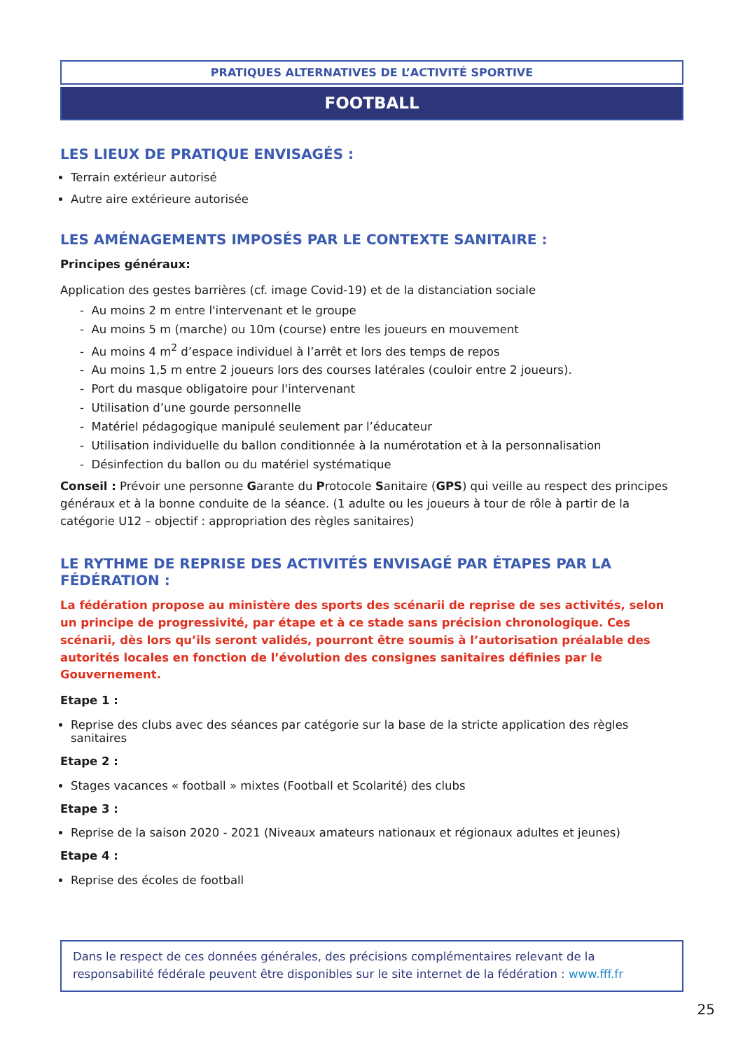PRATIQUES ALTERNATIVES DE L’ACTIVITÉ SPORTIVE
FOOTBALL
LES LIEUX DE PRATIQUE ENVISAGÉS :
Terrain extérieur autorisé
Autre aire extérieure autorisée
LES AMÉNAGEMENTS IMPOSÉS PAR LE CONTEXTE SANITAIRE :
Principes généraux:
Application des gestes barrières (cf. image Covid-19) et de la distanciation sociale
- Au moins 2 m entre l'intervenant et le groupe
- Au moins 5 m (marche) ou 10m (course) entre les joueurs en mouvement
- Au moins 4 m<sup>2</sup> d’espace individuel à l’arrêt et lors des temps de repos
- Au moins 1,5 m entre 2 joueurs lors des courses latérales (couloir entre 2 joueurs).
- Port du masque obligatoire pour l'intervenant
- Utilisation d’une gourde personnelle
- Matériel pédagogique manipulé seulement par l’éducateur
- Utilisation individuelle du ballon conditionnée à la numérotation et à la personnalisation
- Désinfection du ballon ou du matériel systématique
Conseil : Prévoir une personne Garante du Protocole Sanitaire (GPS) qui veille au respect des principes généraux et à la bonne conduite de la séance. (1 adulte ou les joueurs à tour de rôle à partir de la catégorie U12 – objectif : appropriation des règles sanitaires)
LE RYTHME DE REPRISE DES ACTIVITÉS ENVISAGÉ PAR ÉTAPES PAR LA FÉDÉRATION :
La fédération propose au ministère des sports des scénarii de reprise de ses activités, selon un principe de progressivité, par étape et à ce stade sans précision chronologique. Ces scénarii, dès lors qu’ils seront validés, pourront être soumis à l’autorisation préalable des autorités locales en fonction de l’évolution des consignes sanitaires définies par le Gouvernement.
Etape 1 :
Reprise des clubs avec des séances par catégorie sur la base de la stricte application des règles sanitaires
Etape 2 :
Stages vacances « football » mixtes (Football et Scolarité) des clubs
Etape 3 :
Reprise de la saison 2020 - 2021 (Niveaux amateurs nationaux et régionaux adultes et jeunes)
Etape 4 :
Reprise des écoles de football
Dans le respect de ces données générales, des précisions complémentaires relevant de la responsabilité fédérale peuvent être disponibles sur le site internet de la fédération : www.fff.fr
25